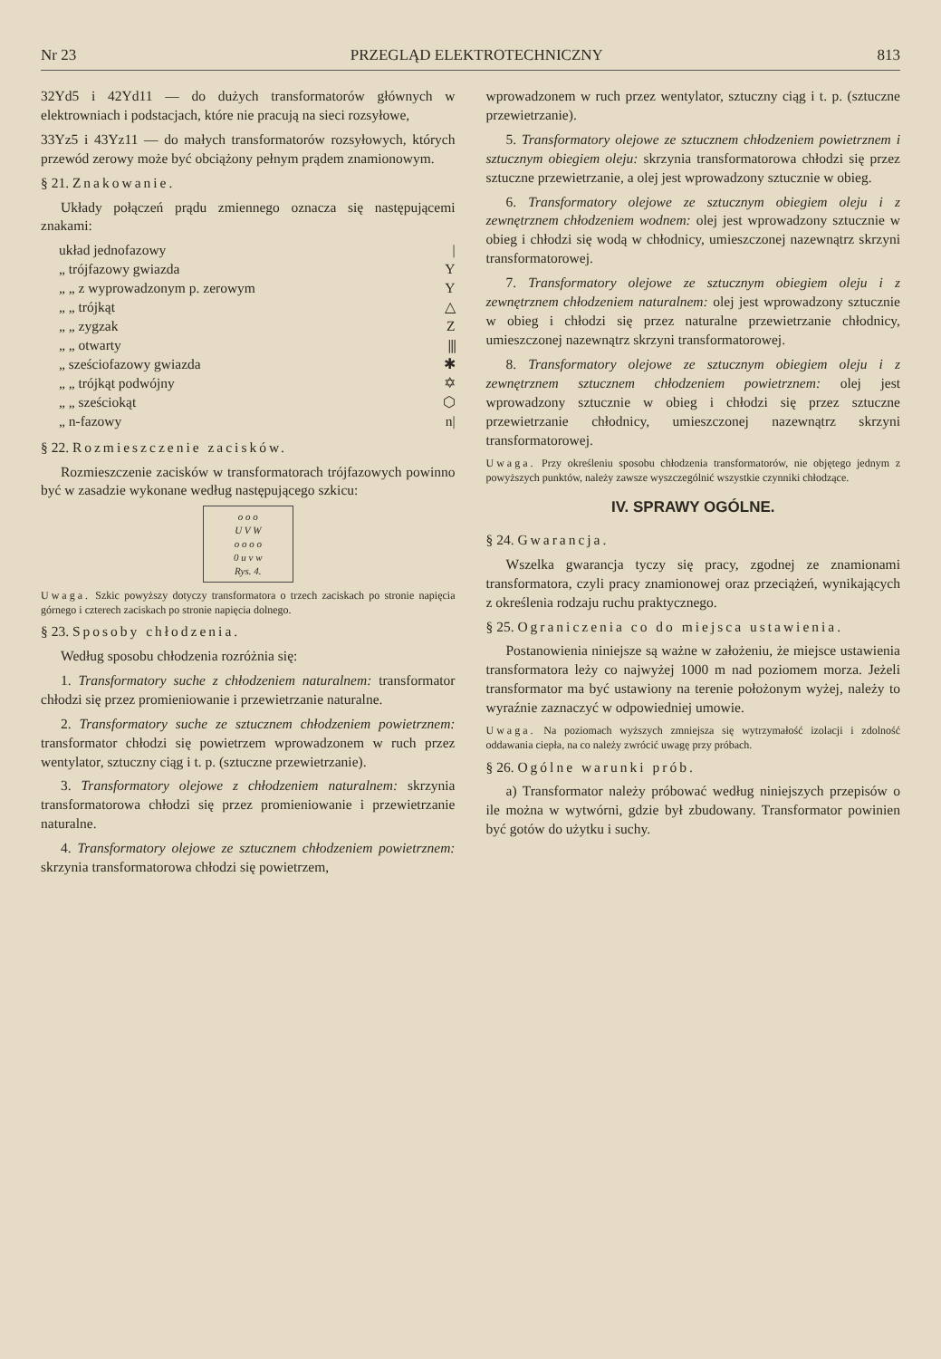Nr 23 PRZEGLĄD ELEKTROTECHNICZNY 813
32Yd5 i 42Yd11 — do dużych transformatorów głównych w elektrowniach i podstacjach, które nie pracują na sieci rozsyłowe,
33Yz5 i 43Yz11 — do małych transformatorów rozsyłowych, których przewód zerowy może być obciążony pełnym prądem znamionowym.
§ 21. Znakowanie.
Układy połączeń prądu zmiennego oznacza się następującemi znakami:
układ jednofazowy |
„ trójfazowy gwiazda Y
„ „ z wyprowadzonym p. zerowym Y
„ „ trójkąt △
„ „ zygzak Z
„ „ otwarty ⫼
„ sześciofazowy gwiazda ✱
„ „ trójkąt podwójny ✡
„ „ sześciokąt ⬡
„ n-fazowy n|
§ 22. Rozmieszczenie zacisków.
Rozmieszczenie zacisków w transformatorach trójfazowych powinno być w zasadzie wykonane według następującego szkicu:
o o o
U V W
o o o o
0 u v w
Rys. 4.
Uwaga. Szkic powyższy dotyczy transformatora o trzech zaciskach po stronie napięcia górnego i czterech zaciskach po stronie napięcia dolnego.
§ 23. Sposoby chłodzenia.
Według sposobu chłodzenia rozróżnia się:
1. Transformatory suche z chłodzeniem naturalnem: transformator chłodzi się przez promieniowanie i przewietrzanie naturalne.
2. Transformatory suche ze sztucznem chłodzeniem powietrznem: transformator chłodzi się powietrzem wprowadzonem w ruch przez wentylator, sztuczny ciąg i t. p. (sztuczne przewietrzanie).
3. Transformatory olejowe z chłodzeniem naturalnem: skrzynia transformatorowa chłodzi się przez promieniowanie i przewietrzanie naturalne.
4. Transformatory olejowe ze sztucznem chłodzeniem powietrznem: skrzynia transformatorowa chłodzi się powietrzem,
wprowadzonem w ruch przez wentylator, sztuczny ciąg i t. p. (sztuczne przewietrzanie).
5. Transformatory olejowe ze sztucznem chłodzeniem powietrznem i sztucznym obiegiem oleju: skrzynia transformatorowa chłodzi się przez sztuczne przewietrzanie, a olej jest wprowadzony sztucznie w obieg.
6. Transformatory olejowe ze sztucznym obiegiem oleju i z zewnętrznem chłodzeniem wodnem: olej jest wprowadzony sztucznie w obieg i chłodzi się wodą w chłodnicy, umieszczonej nazewnątrz skrzyni transformatorowej.
7. Transformatory olejowe ze sztucznym obiegiem oleju i z zewnętrznem chłodzeniem naturalnem: olej jest wprowadzony sztucznie w obieg i chłodzi się przez naturalne przewietrzanie chłodnicy, umieszczonej nazewnątrz skrzyni transformatorowej.
8. Transformatory olejowe ze sztucznym obiegiem oleju i z zewnętrznem sztucznem chłodzeniem powietrznem: olej jest wprowadzony sztucznie w obieg i chłodzi się przez sztuczne przewietrzanie chłodnicy, umieszczonej nazewnątrz skrzyni transformatorowej.
Uwaga. Przy określeniu sposobu chłodzenia transformatorów, nie objętego jednym z powyższych punktów, należy zawsze wyszczególnić wszystkie czynniki chłodzące.
IV. SPRAWY OGÓLNE.
§ 24. Gwarancja.
Wszelka gwarancja tyczy się pracy, zgodnej ze znamionami transformatora, czyli pracy znamionowej oraz przeciążeń, wynikających z określenia rodzaju ruchu praktycznego.
§ 25. Ograniczenia co do miejsca ustawienia.
Postanowienia niniejsze są ważne w założeniu, że miejsce ustawienia transformatora leży co najwyżej 1000 m nad poziomem morza. Jeżeli transformator ma być ustawiony na terenie położonym wyżej, należy to wyraźnie zaznaczyć w odpowiedniej umowie.
Uwaga. Na poziomach wyższych zmniejsza się wytrzymałość izolacji i zdolność oddawania ciepła, na co należy zwrócić uwagę przy próbach.
§ 26. Ogólne warunki prób.
a) Transformator należy próbować według niniejszych przepisów o ile można w wytwórni, gdzie był zbudowany. Transformator powinien być gotów do użytku i suchy.